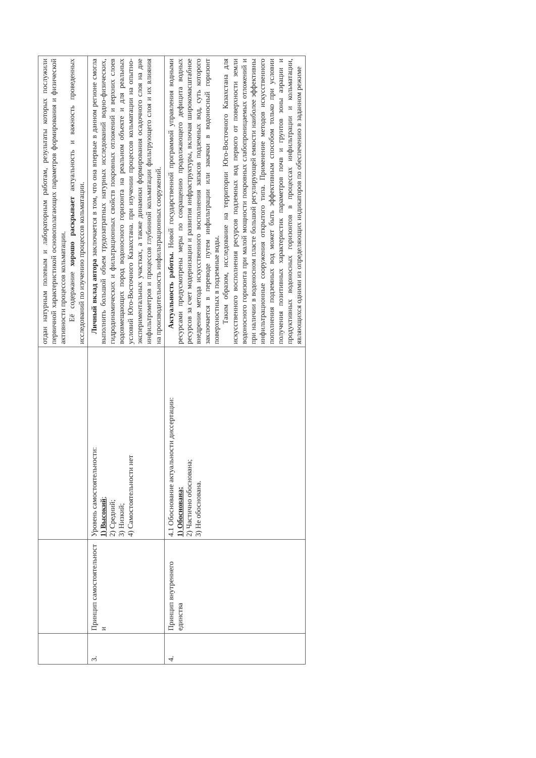| | | | отдан натурным полевым и лабораторным работам, результаты которых послужили первичной характеристикой основополагающих параметров формирования и физической активности процессов кольматации. Её содержание хорошо раскрывает актуальность и важность проведенных исследований по изучению процессов кольматации. |
| 3. | Принцип самостоятельност и | Уровень самостоятельности: 1) Высокий ; 2) Средний; 3) Низкий; 4) Самостоятельности нет | Личный вклад автора заключается в том, что она впервые в данном регионе смогла выполнить большой объем трудозатратных натурных исследований водно-физических, гидродинамических и фильтрационных свойств покровных отложений и верхних слоев водовмещающих пород водоносного горизонта на реальном объекте и для реальных условий Юго-Восточного Казахстана. при изучении процессов кольматации на опытно-экспериментальных участках, а также динамики формирования осадочного слоя на дне инфильтрометров и процессов глубинной кольматации фильтрующего слоя и их влияния на производительность инфильтрационных сооружений. |
| 4. | Принцип внутреннего единства | 4.1 Обоснование актуальности диссертации: 1) Обоснована; 2) Частично обоснована; 3) Не обоснована. | Актуальность работы. Новой государственной программой управления водными ресурсами предусмотрены меры по сокращению продолжающего дефицита водных ресурсов за счет модернизации и развития инфраструктуры, включая широкомасштабное внедрение метода искусственного восполнения запасов подземных вод, суть которого заключается в переводе путем инфильтрации или закачки в водоносный горизонт поверхностных в подземные воды. Таким образом, исследование на территории Юго-Восточного Казахстана для искусственного восполнения ресурсов подземных вод первого от поверхности земли водоносного горизонта при малой мощности покровных слабопроницаемых отложений и при наличии в водоносном пласте большой регулирующей емкости наиболее эффективны инфильтрационные сооружения открытого типа. Применение методов искусственного пополнения подземных вод может быть эффективным способом только при условии получения позитивных характеристик параметров почв и грунтов зоны аэрации и продуктивных водоносных горизонтов в процессах инфильтрации и кольматации, являющихся одними из определяющих индикаторов по обеспечению в заданном режиме |